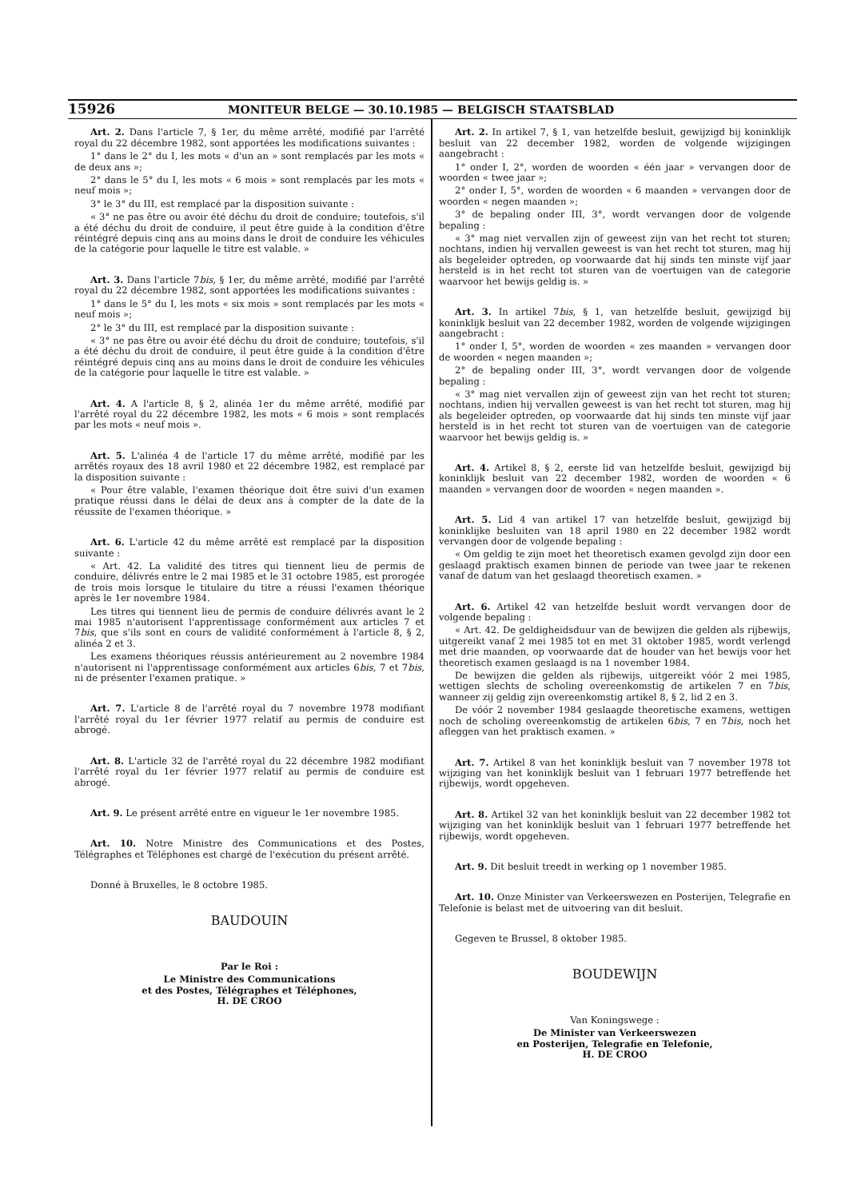15926 MONITEUR BELGE — 30.10.1985 — BELGISCH STAATSBLAD
Art. 2. Dans l'article 7, § 1er, du même arrêté, modifié par l'arrêté royal du 22 décembre 1982, sont apportées les modifications suivantes :
1° dans le 2° du I, les mots « d'un an » sont remplacés par les mots « de deux ans »;
2° dans le 5° du I, les mots « 6 mois » sont remplacés par les mots « neuf mois »;
3° le 3° du III, est remplacé par la disposition suivante :
« 3° ne pas être ou avoir été déchu du droit de conduire; toutefois, s'il a été déchu du droit de conduire, il peut être guide à la condition d'être réintégré depuis cinq ans au moins dans le droit de conduire les véhicules de la catégorie pour laquelle le titre est valable. »
Art. 3. Dans l'article 7bis, § 1er, du même arrêté, modifié par l'arrêté royal du 22 décembre 1982, sont apportées les modifications suivantes :
1° dans le 5° du I, les mots « six mois » sont remplacés par les mots « neuf mois »;
2° le 3° du III, est remplacé par la disposition suivante :
« 3° ne pas être ou avoir été déchu du droit de conduire; toutefois, s'il a été déchu du droit de conduire, il peut être guide à la condition d'être réintégré depuis cinq ans au moins dans le droit de conduire les véhicules de la catégorie pour laquelle le titre est valable. »
Art. 4. A l'article 8, § 2, alinéa 1er du même arrêté, modifié par l'arrêté royal du 22 décembre 1982, les mots « 6 mois » sont remplacés par les mots « neuf mois ».
Art. 5. L'alinéa 4 de l'article 17 du même arrêté, modifié par les arrêtés royaux des 18 avril 1980 et 22 décembre 1982, est remplacé par la disposition suivante :
« Pour être valable, l'examen théorique doit être suivi d'un examen pratique réussi dans le délai de deux ans à compter de la date de la réussite de l'examen théorique. »
Art. 6. L'article 42 du même arrêté est remplacé par la disposition suivante :
« Art. 42. La validité des titres qui tiennent lieu de permis de conduire, délivrés entre le 2 mai 1985 et le 31 octobre 1985, est prorogée de trois mois lorsque le titulaire du titre a réussi l'examen théorique après le 1er novembre 1984.
Les titres qui tiennent lieu de permis de conduire délivrés avant le 2 mai 1985 n'autorisent l'apprentissage conformément aux articles 7 et 7bis, que s'ils sont en cours de validité conformément à l'article 8, § 2, alinéa 2 et 3.
Les examens théoriques réussis antérieurement au 2 novembre 1984 n'autorisent ni l'apprentissage conformément aux articles 6bis, 7 et 7bis, ni de présenter l'examen pratique. »
Art. 7. L'article 8 de l'arrêté royal du 7 novembre 1978 modifiant l'arrêté royal du 1er février 1977 relatif au permis de conduire est abrogé.
Art. 8. L'article 32 de l'arrêté royal du 22 décembre 1982 modifiant l'arrêté royal du 1er février 1977 relatif au permis de conduire est abrogé.
Art. 9. Le présent arrêté entre en vigueur le 1er novembre 1985.
Art. 10. Notre Ministre des Communications et des Postes, Télégraphes et Téléphones est chargé de l'exécution du présent arrêté.
Donné à Bruxelles, le 8 octobre 1985.
BAUDOUIN
Par le Roi :
Le Ministre des Communications
et des Postes, Télégraphes et Téléphones,
H. DE CROO
Art. 2. In artikel 7, § 1, van hetzelfde besluit, gewijzigd bij koninklijk besluit van 22 december 1982, worden de volgende wijzigingen aangebracht :
1° onder I, 2°, worden de woorden « één jaar » vervangen door de woorden « twee jaar »;
2° onder I, 5°, worden de woorden « 6 maanden » vervangen door de woorden « negen maanden »;
3° de bepaling onder III, 3°, wordt vervangen door de volgende bepaling :
« 3° mag niet vervallen zijn of geweest zijn van het recht tot sturen; nochtans, indien hij vervallen geweest is van het recht tot sturen, mag hij als begeleider optreden, op voorwaarde dat hij sinds ten minste vijf jaar hersteld is in het recht tot sturen van de voertuigen van de categorie waarvoor het bewijs geldig is. »
Art. 3. In artikel 7bis, § 1, van hetzelfde besluit, gewijzigd bij koninklijk besluit van 22 december 1982, worden de volgende wijzigingen aangebracht :
1° onder I, 5°, worden de woorden « zes maanden » vervangen door de woorden « negen maanden »;
2° de bepaling onder III, 3°, wordt vervangen door de volgende bepaling :
« 3° mag niet vervallen zijn of geweest zijn van het recht tot sturen; nochtans, indien hij vervallen geweest is van het recht tot sturen, mag hij als begeleider optreden, op voorwaarde dat hij sinds ten minste vijf jaar hersteld is in het recht tot sturen van de voertuigen van de categorie waarvoor het bewijs geldig is. »
Art. 4. Artikel 8, § 2, eerste lid van hetzelfde besluit, gewijzigd bij koninklijk besluit van 22 december 1982, worden de woorden « 6 maanden » vervangen door de woorden « negen maanden ».
Art. 5. Lid 4 van artikel 17 van hetzelfde besluit, gewijzigd bij koninklijke besluiten van 18 april 1980 en 22 december 1982 wordt vervangen door de volgende bepaling :
« Om geldig te zijn moet het theoretisch examen gevolgd zijn door een geslaagd praktisch examen binnen de periode van twee jaar te rekenen vanaf de datum van het geslaagd theoretisch examen. »
Art. 6. Artikel 42 van hetzelfde besluit wordt vervangen door de volgende bepaling :
« Art. 42. De geldigheidsduur van de bewijzen die gelden als rijbewijs, uitgereikt vanaf 2 mei 1985 tot en met 31 oktober 1985, wordt verlengd met drie maanden, op voorwaarde dat de houder van het bewijs voor het theoretisch examen geslaagd is na 1 november 1984.
De bewijzen die gelden als rijbewijs, uitgereikt vóór 2 mei 1985, wettigen slechts de scholing overeenkomstig de artikelen 7 en 7bis, wanneer zij geldig zijn overeenkomstig artikel 8, § 2, lid 2 en 3.
De vóór 2 november 1984 geslaagde theoretische examens, wettigen noch de scholing overeenkomstig de artikelen 6bis, 7 en 7bis, noch het afleggen van het praktisch examen. »
Art. 7. Artikel 8 van het koninklijk besluit van 7 november 1978 tot wijziging van het koninklijk besluit van 1 februari 1977 betreffende het rijbewijs, wordt opgeheven.
Art. 8. Artikel 32 van het koninklijk besluit van 22 december 1982 tot wijziging van het koninklijk besluit van 1 februari 1977 betreffende het rijbewijs, wordt opgeheven.
Art. 9. Dit besluit treedt in werking op 1 november 1985.
Art. 10. Onze Minister van Verkeerswezen en Posterijen, Telegrafie en Telefonie is belast met de uitvoering van dit besluit.
Gegeven te Brussel, 8 oktober 1985.
BOUDEWIJN
Van Koningswege :
De Minister van Verkeerswezen
en Posterijen, Telegrafie en Telefonie,
H. DE CROO